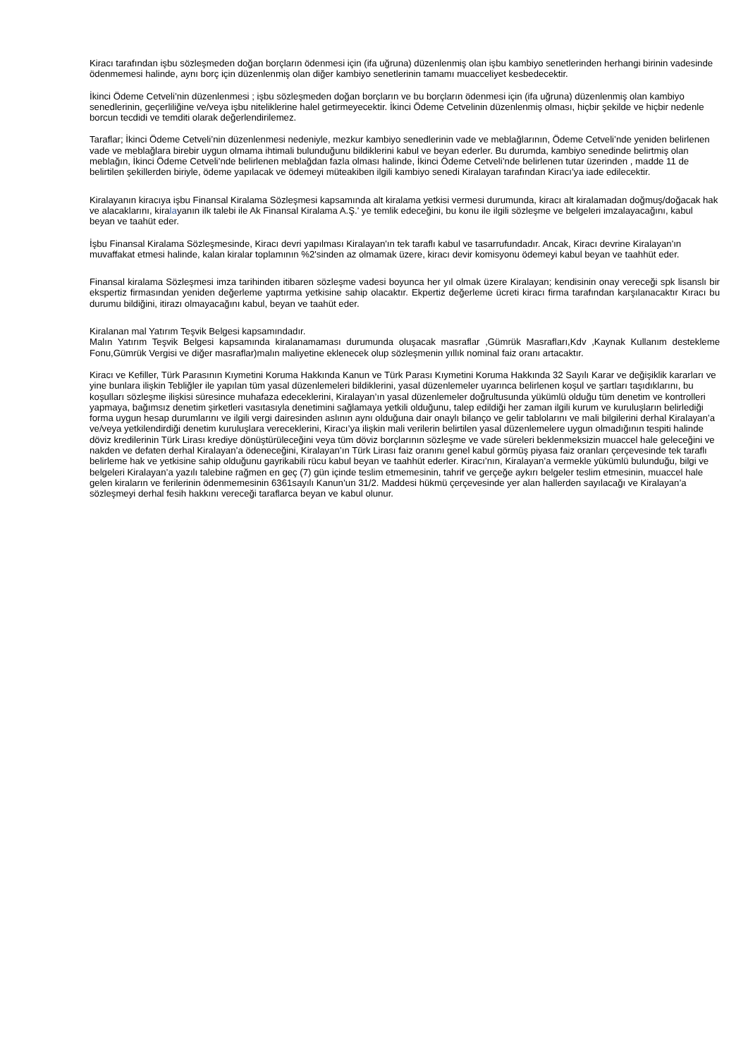Kiracı tarafından işbu sözleşmeden doğan borçların ödenmesi için (ifa uğruna) düzenlenmiş olan işbu kambiyo senetlerinden herhangi birinin vadesinde ödenmemesi halinde, aynı borç için düzenlenmiş olan diğer kambiyo senetlerinin tamamı muacceliyet kesbedecektir.
İkinci Ödeme Cetveli’nin düzenlenmesi ; işbu sözleşmeden doğan borçların ve bu borçların ödenmesi için (ifa uğruna) düzenlenmiş olan kambiyo senedlerinin, geçerliliğine ve/veya işbu niteliklerine halel getirmeyecektir. İkinci Ödeme Cetvelinin düzenlenmiş olması, hiçbir şekilde ve hiçbir nedenle borcun tecdidi ve temditi olarak değerlendirilemez.
Taraflar; İkinci Ödeme Cetveli’nin düzenlenmesi nedeniyle, mezkur kambiyo senedlerinin vade ve meblağlarının, Ödeme Cetveli’nde yeniden belirlenen vade ve meblağlara birebir uygun olmama ihtimali bulunduğunu bildiklerini kabul ve beyan ederler. Bu durumda, kambiyo senedinde belirtmiş olan meblağın, İkinci Ödeme Cetveli’nde belirlenen meblağdan fazla olması halinde, İkinci Ödeme Cetveli’nde belirlenen tutar üzerinden , madde 11 de belirtilen şekillerden biriyle, ödeme yapılacak ve ödemeyi müteakiben ilgili kambiyo senedi Kiralayan tarafından Kiracı’ya iade edilecektir.
Kiralayanın kiracıya işbu Finansal Kiralama Sözleşmesi kapsamında alt kiralama yetkisi vermesi durumunda, kiracı alt kiralamadan doğmuş/doğacak hak ve alacaklarını, kiralayanın ilk talebi ile Ak Finansal Kiralama A.Ş.' ye temlik edeceğini, bu konu ile ilgili sözleşme ve belgeleri imzalayacağını, kabul beyan ve taahüt eder.
İşbu Finansal Kiralama Sözleşmesinde, Kiracı devri yapılması Kiralayan'ın tek taraflı kabul ve tasarrufundadır. Ancak, Kiracı devrine Kiralayan'ın muvaffakat etmesi halinde, kalan kiralar toplamının %2'sinden az olmamak üzere, kiracı devir komisyonu ödemeyi kabul beyan ve taahhüt eder.
Finansal kiralama Sözleşmesi imza tarihinden itibaren sözleşme vadesi boyunca her yıl olmak üzere Kiralayan; kendisinin onay vereceği spk lisanslı bir ekspertiz firmasından yeniden değerleme yaptırma yetkisine sahip olacaktır. Ekpertiz değerleme ücreti kiracı firma tarafından karşılanacaktır Kıracı bu durumu bildiğini, itirazı olmayacağını kabul, beyan ve taahüt eder.
Kiralanan mal Yatırım Teşvik Belgesi kapsamındadır.
Malın Yatırım Teşvik Belgesi kapsamında kiralanamaması durumunda oluşacak masraflar ,Gümrük Masrafları,Kdv ,Kaynak Kullanım destekleme Fonu,Gümrük Vergisi ve diğer masraflar)malın maliyetine eklenecek olup sözleşmenin yıllık nominal faiz oranı artacaktır.
Kiracı ve Kefiller, Türk Parasının Kıymetini Koruma Hakkında Kanun ve Türk Parası Kıymetini Koruma Hakkında 32 Sayılı Karar ve değişiklik kararları ve yine bunlara ilişkin Tebliğler ile yapılan tüm yasal düzenlemeleri bildiklerini, yasal düzenlemeler uyarınca belirlenen koşul ve şartları taşıdıklarını, bu koşulları sözleşme ilişkisi süresince muhafaza edeceklerini, Kiralayan’ın yasal düzenlemeler doğrultusunda yükümlü olduğu tüm denetim ve kontrolleri yapmaya, bağımsız denetim şirketleri vasıtasıyla denetimini sağlamaya yetkili olduğunu, talep edildiği her zaman ilgili kurum ve kuruluşların belirlediği forma uygun hesap durumlarını ve ilgili vergi dairesinden aslının aynı olduğuna dair onaylı bilanço ve gelir tablolarını ve mali bilgilerini derhal Kiralayan’a ve/veya yetkilendirdiği denetim kuruluşlara vereceklerini, Kiracı’ya ilişkin mali verilerin belirtilen yasal düzenlemelere uygun olmadığının tespiti halinde döviz kredilerinin Türk Lirası krediye dönüştürüleceğini veya tüm döviz borçlarının sözleşme ve vade süreleri beklenmeksizin muaccel hale geleceğini ve nakden ve defaten derhal Kiralayan’a ödeneceğini, Kiralayan’ın Türk Lirası faiz oranını genel kabul görmüş piyasa faiz oranları çerçevesinde tek taraflı belirleme hak ve yetkisine sahip olduğunu gayrikabili rücu kabul beyan ve taahhüt ederler. Kiracı’nın, Kiralayan’a vermekle yükümlü bulunduğu, bilgi ve belgeleri Kiralayan’a yazılı talebine rağmen en geç (7) gün içinde teslim etmemesinin, tahrif ve gerçeğe aykırı belgeler teslim etmesinin, muaccel hale gelen kiraların ve ferilerinin ödenmemesinin 6361sayılı Kanun’un 31/2. Maddesi hükmü çerçevesinde yer alan hallerden sayılacağı ve Kiralayan’a sözleşmeyi derhal fesih hakkını vereceği taraflarca beyan ve kabul olunur.